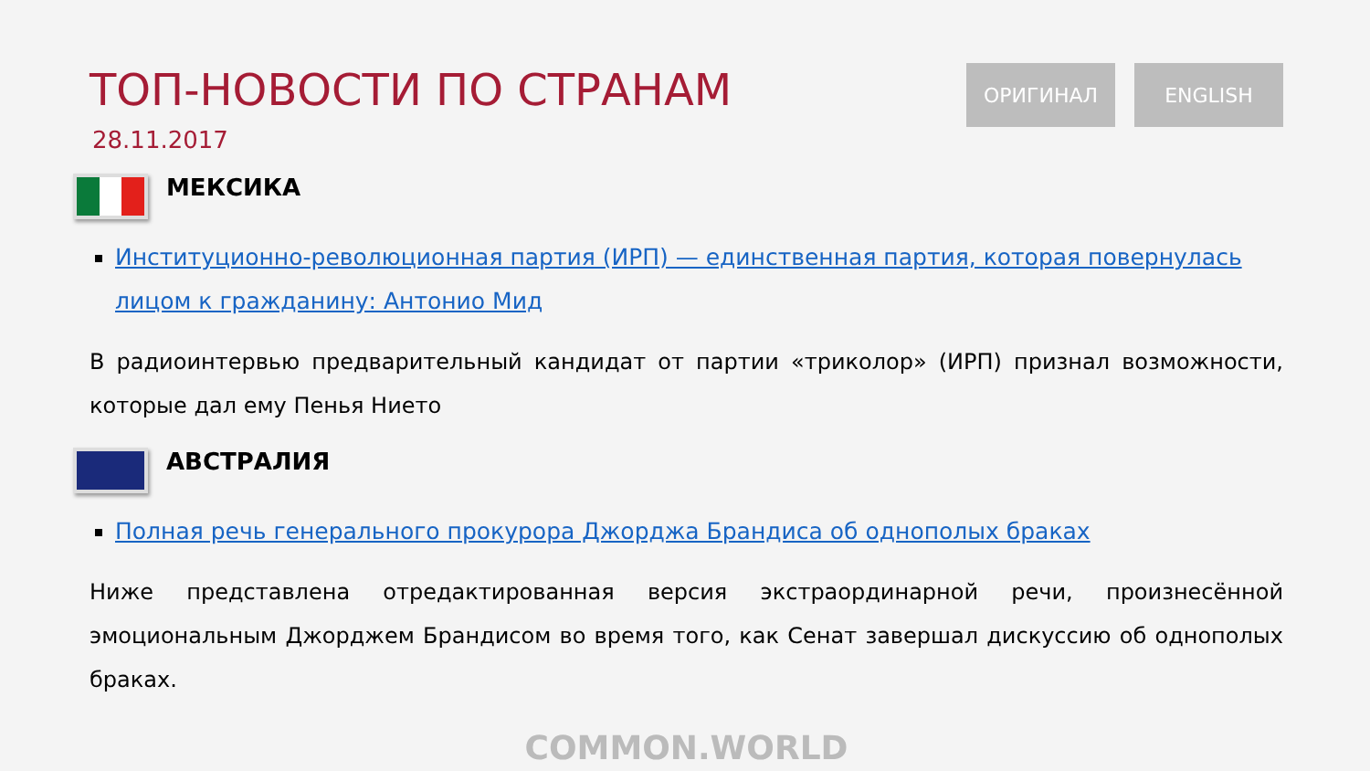ТОП-НОВОСТИ ПО СТРАНАМ
28.11.2017
ОРИГИНАЛ ENGLISH
МЕКСИКА
Институционно-революционная партия (ИРП) — единственная партия, которая повернулась лицом к гражданину: Антонио Мид
В радиоинтервью предварительный кандидат от партии «триколор» (ИРП) признал возможности, которые дал ему Пенья Нието
АВСТРАЛИЯ
Полная речь генерального прокурора Джорджа Брандиса об однополых браках
Ниже представлена отредактированная версия экстраординарной речи, произнесённой эмоциональным Джорджем Брандисом во время того, как Сенат завершал дискуссию об однополых браках.
COMMON.WORLD